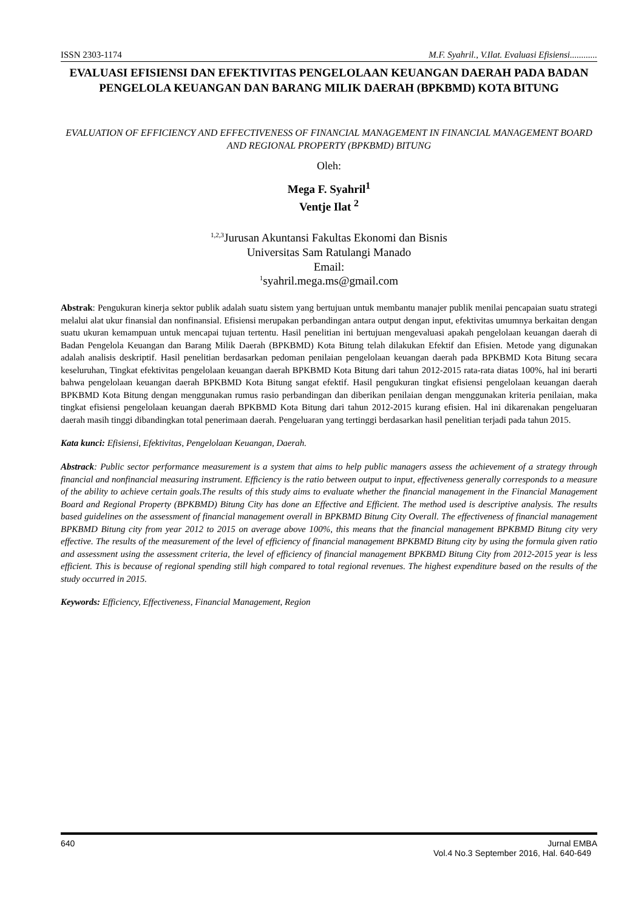ISSN 2303-1174 M.F. Syahril., V.Ilat. Evaluasi Efisiensi............
EVALUASI EFISIENSI DAN EFEKTIVITAS PENGELOLAAN KEUANGAN DAERAH PADA BADAN PENGELOLA KEUANGAN DAN BARANG MILIK DAERAH (BPKBMD) KOTA BITUNG
EVALUATION OF EFFICIENCY AND EFFECTIVENESS OF FINANCIAL MANAGEMENT IN FINANCIAL MANAGEMENT BOARD AND REGIONAL PROPERTY (BPKBMD) BITUNG
Oleh:
Mega F. Syahril<sup>1</sup>
Ventje Ilat <sup>2</sup>
<sup>1,2,3</sup>Jurusan Akuntansi Fakultas Ekonomi dan Bisnis
Universitas Sam Ratulangi Manado
Email:
<sup>1</sup> syahril.mega.ms@gmail.com
Abstrak: Pengukuran kinerja sektor publik adalah suatu sistem yang bertujuan untuk membantu manajer publik menilai pencapaian suatu strategi melalui alat ukur finansial dan nonfinansial. Efisiensi merupakan perbandingan antara output dengan input, efektivitas umumnya berkaitan dengan suatu ukuran kemampuan untuk mencapai tujuan tertentu. Hasil penelitian ini bertujuan mengevaluasi apakah pengelolaan keuangan daerah di Badan Pengelola Keuangan dan Barang Milik Daerah (BPKBMD) Kota Bitung telah dilakukan Efektif dan Efisien. Metode yang digunakan adalah analisis deskriptif. Hasil penelitian berdasarkan pedoman penilaian pengelolaan keuangan daerah pada BPKBMD Kota Bitung secara keseluruhan, Tingkat efektivitas pengelolaan keuangan daerah BPKBMD Kota Bitung dari tahun 2012-2015 rata-rata diatas 100%, hal ini berarti bahwa pengelolaan keuangan daerah BPKBMD Kota Bitung sangat efektif. Hasil pengukuran tingkat efisiensi pengelolaan keuangan daerah BPKBMD Kota Bitung dengan menggunakan rumus rasio perbandingan dan diberikan penilaian dengan menggunakan kriteria penilaian, maka tingkat efisiensi pengelolaan keuangan daerah BPKBMD Kota Bitung dari tahun 2012-2015 kurang efisien. Hal ini dikarenakan pengeluaran daerah masih tinggi dibandingkan total penerimaan daerah. Pengeluaran yang tertinggi berdasarkan hasil penelitian terjadi pada tahun 2015.
Kata kunci: Efisiensi, Efektivitas, Pengelolaan Keuangan, Daerah.
Abstrack: Public sector performance measurement is a system that aims to help public managers assess the achievement of a strategy through financial and nonfinancial measuring instrument. Efficiency is the ratio between output to input, effectiveness generally corresponds to a measure of the ability to achieve certain goals.The results of this study aims to evaluate whether the financial management in the Financial Management Board and Regional Property (BPKBMD) Bitung City has done an Effective and Efficient. The method used is descriptive analysis. The results based guidelines on the assessment of financial management overall in BPKBMD Bitung City Overall. The effectiveness of financial management BPKBMD Bitung city from year 2012 to 2015 on average above 100%, this means that the financial management BPKBMD Bitung city very effective. The results of the measurement of the level of efficiency of financial management BPKBMD Bitung city by using the formula given ratio and assessment using the assessment criteria, the level of efficiency of financial management BPKBMD Bitung City from 2012-2015 year is less efficient. This is because of regional spending still high compared to total regional revenues. The highest expenditure based on the results of the study occurred in 2015.
Keywords: Efficiency, Effectiveness, Financial Management, Region
640 Jurnal EMBA
Vol.4 No.3 September 2016, Hal. 640-649